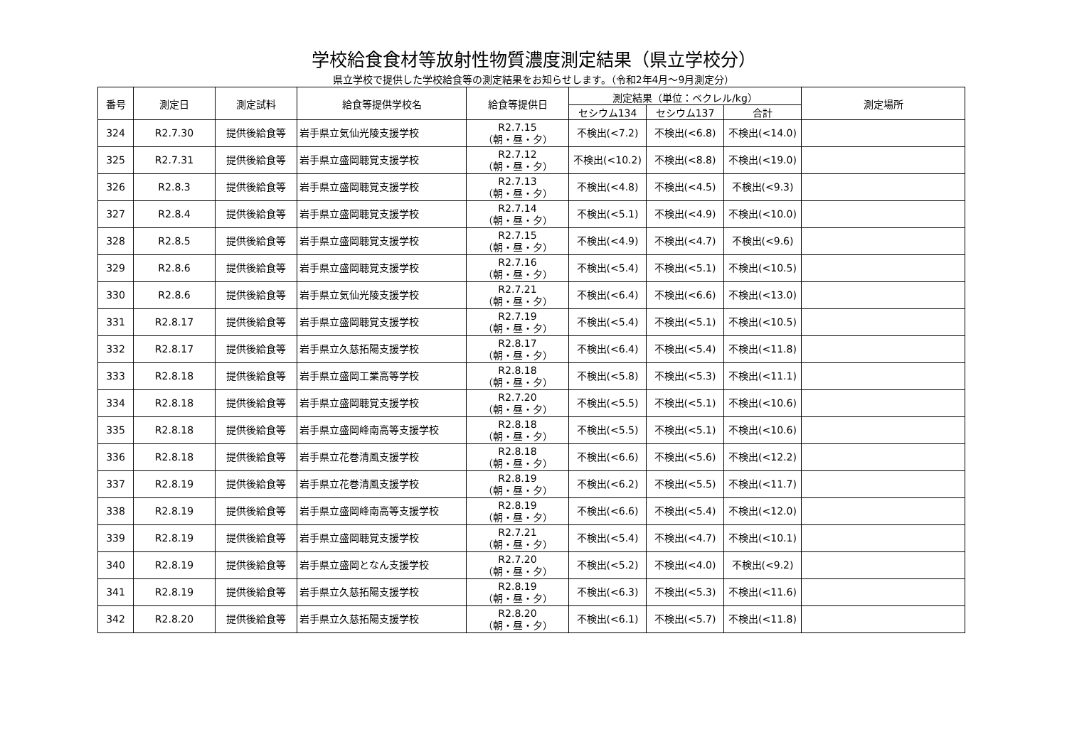学校給食食材等放射性物質濃度測定結果（県立学校分）
県立学校で提供した学校給食等の測定結果をお知らせします。（令和2年4月～9月測定分）
| 番号 | 測定日 | 測定試料 | 給食等提供学校名 | 給食等提供日 | 測定結果（単位：ベクレル/kg） | | | 測定場所 |
| --- | --- | --- | --- | --- | --- | --- | --- | --- |
| | | | | | セシウム134 | セシウム137 | 合計 | |
| 324 | R2.7.30 | 提供後給食等 | 岩手県立気仙光陵支援学校 | R2.7.15 （朝・昼・夕） | 不検出(<7.2) | 不検出(<6.8) | 不検出(<14.0) | |
| 325 | R2.7.31 | 提供後給食等 | 岩手県立盛岡聴覚支援学校 | R2.7.12 （朝・昼・夕） | 不検出(<10.2) | 不検出(<8.8) | 不検出(<19.0) | |
| 326 | R2.8.3 | 提供後給食等 | 岩手県立盛岡聴覚支援学校 | R2.7.13 （朝・昼・夕） | 不検出(<4.8) | 不検出(<4.5) | 不検出(<9.3) | |
| 327 | R2.8.4 | 提供後給食等 | 岩手県立盛岡聴覚支援学校 | R2.7.14 （朝・昼・夕） | 不検出(<5.1) | 不検出(<4.9) | 不検出(<10.0) | |
| 328 | R2.8.5 | 提供後給食等 | 岩手県立盛岡聴覚支援学校 | R2.7.15 （朝・昼・夕） | 不検出(<4.9) | 不検出(<4.7) | 不検出(<9.6) | |
| 329 | R2.8.6 | 提供後給食等 | 岩手県立盛岡聴覚支援学校 | R2.7.16 （朝・昼・夕） | 不検出(<5.4) | 不検出(<5.1) | 不検出(<10.5) | |
| 330 | R2.8.6 | 提供後給食等 | 岩手県立気仙光陵支援学校 | R2.7.21 （朝・昼・夕） | 不検出(<6.4) | 不検出(<6.6) | 不検出(<13.0) | |
| 331 | R2.8.17 | 提供後給食等 | 岩手県立盛岡聴覚支援学校 | R2.7.19 （朝・昼・夕） | 不検出(<5.4) | 不検出(<5.1) | 不検出(<10.5) | |
| 332 | R2.8.17 | 提供後給食等 | 岩手県立久慈拓陽支援学校 | R2.8.17 （朝・昼・夕） | 不検出(<6.4) | 不検出(<5.4) | 不検出(<11.8) | |
| 333 | R2.8.18 | 提供後給食等 | 岩手県立盛岡工業高等学校 | R2.8.18 （朝・昼・夕） | 不検出(<5.8) | 不検出(<5.3) | 不検出(<11.1) | |
| 334 | R2.8.18 | 提供後給食等 | 岩手県立盛岡聴覚支援学校 | R2.7.20 （朝・昼・夕） | 不検出(<5.5) | 不検出(<5.1) | 不検出(<10.6) | |
| 335 | R2.8.18 | 提供後給食等 | 岩手県立盛岡峰南高等支援学校 | R2.8.18 （朝・昼・夕） | 不検出(<5.5) | 不検出(<5.1) | 不検出(<10.6) | |
| 336 | R2.8.18 | 提供後給食等 | 岩手県立花巻清風支援学校 | R2.8.18 （朝・昼・夕） | 不検出(<6.6) | 不検出(<5.6) | 不検出(<12.2) | |
| 337 | R2.8.19 | 提供後給食等 | 岩手県立花巻清風支援学校 | R2.8.19 （朝・昼・夕） | 不検出(<6.2) | 不検出(<5.5) | 不検出(<11.7) | |
| 338 | R2.8.19 | 提供後給食等 | 岩手県立盛岡峰南高等支援学校 | R2.8.19 （朝・昼・夕） | 不検出(<6.6) | 不検出(<5.4) | 不検出(<12.0) | |
| 339 | R2.8.19 | 提供後給食等 | 岩手県立盛岡聴覚支援学校 | R2.7.21 （朝・昼・夕） | 不検出(<5.4) | 不検出(<4.7) | 不検出(<10.1) | |
| 340 | R2.8.19 | 提供後給食等 | 岩手県立盛岡となん支援学校 | R2.7.20 （朝・昼・夕） | 不検出(<5.2) | 不検出(<4.0) | 不検出(<9.2) | |
| 341 | R2.8.19 | 提供後給食等 | 岩手県立久慈拓陽支援学校 | R2.8.19 （朝・昼・夕） | 不検出(<6.3) | 不検出(<5.3) | 不検出(<11.6) | |
| 342 | R2.8.20 | 提供後給食等 | 岩手県立久慈拓陽支援学校 | R2.8.20 （朝・昼・夕） | 不検出(<6.1) | 不検出(<5.7) | 不検出(<11.8) | |